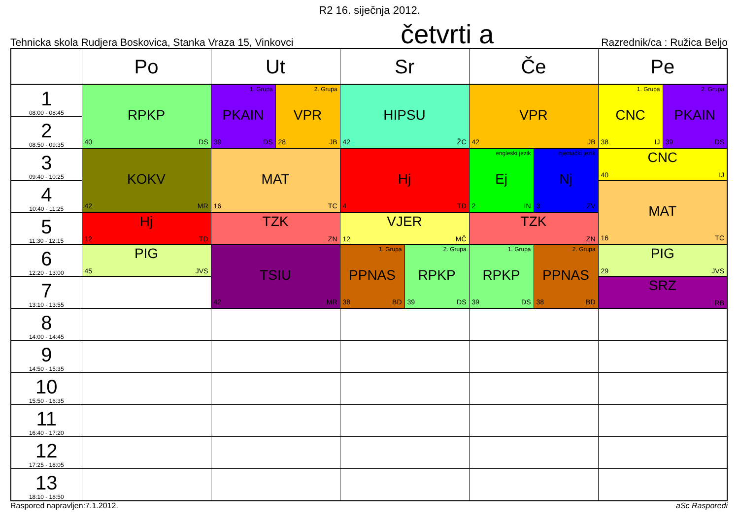R2 16. siječnja 2012.
Tehnicka skola Rudjera Boskovica, Stanka Vraza 15, Vinkovci četvrti a Razrednik/ca : Ružica Beljo
| | Po | Ut | | Sr | | Če | | Pe | |
| --- | --- | --- | --- | --- | --- | --- | --- | --- | --- |
| 1 08:00 - 08:45 | RPKP 40 DS | 1. Grupa PKAIN 39 DS | 2. Grupa VPR 28 JB | HIPSU 42 ŽC | | VPR 42 JB | | 1. Grupa CNC 38 IJ | 2. Grupa PKAIN 39 DS |
| 2 08:50 - 09:35 | | | | | | | | | |
| 3 09:40 - 10:25 | KOKV 42 MR | MAT 16 TC | | Hj 4 TD | | engleski jezik Ej 2 IN | njemački jezik Nj 3 ZV | CNC 40 IJ | |
| 4 10:40 - 11:25 | | | | | | | | MAT 16 TC | |
| 5 11:30 - 12:15 | Hj 12 TD | TZK ZN | | VJER 12 MČ | | TZK ZN | | | |
| 6 12:20 - 13:00 | PIG 45 JVS | TSIU 42 MR | | 1. Grupa PPNAS 38 BD | 2. Grupa RPKP 39 DS | 1. Grupa RPKP 39 DS | 2. Grupa PPNAS 38 BD | PIG 29 JVS | |
| 7 13:10 - 13:55 | | | | | | | | SRZ RB | |
| 8 14:00 - 14:45 | | | | | | | | | |
| 9 14:50 - 15:35 | | | | | | | | | |
| 10 15:50 - 16:35 | | | | | | | | | |
| 11 16:40 - 17:20 | | | | | | | | | |
| 12 17:25 - 18:05 | | | | | | | | | |
| 13 18:10 - 18:50 | | | | | | | | | |
Raspored napravljen:7.1.2012. aSc Rasporedi